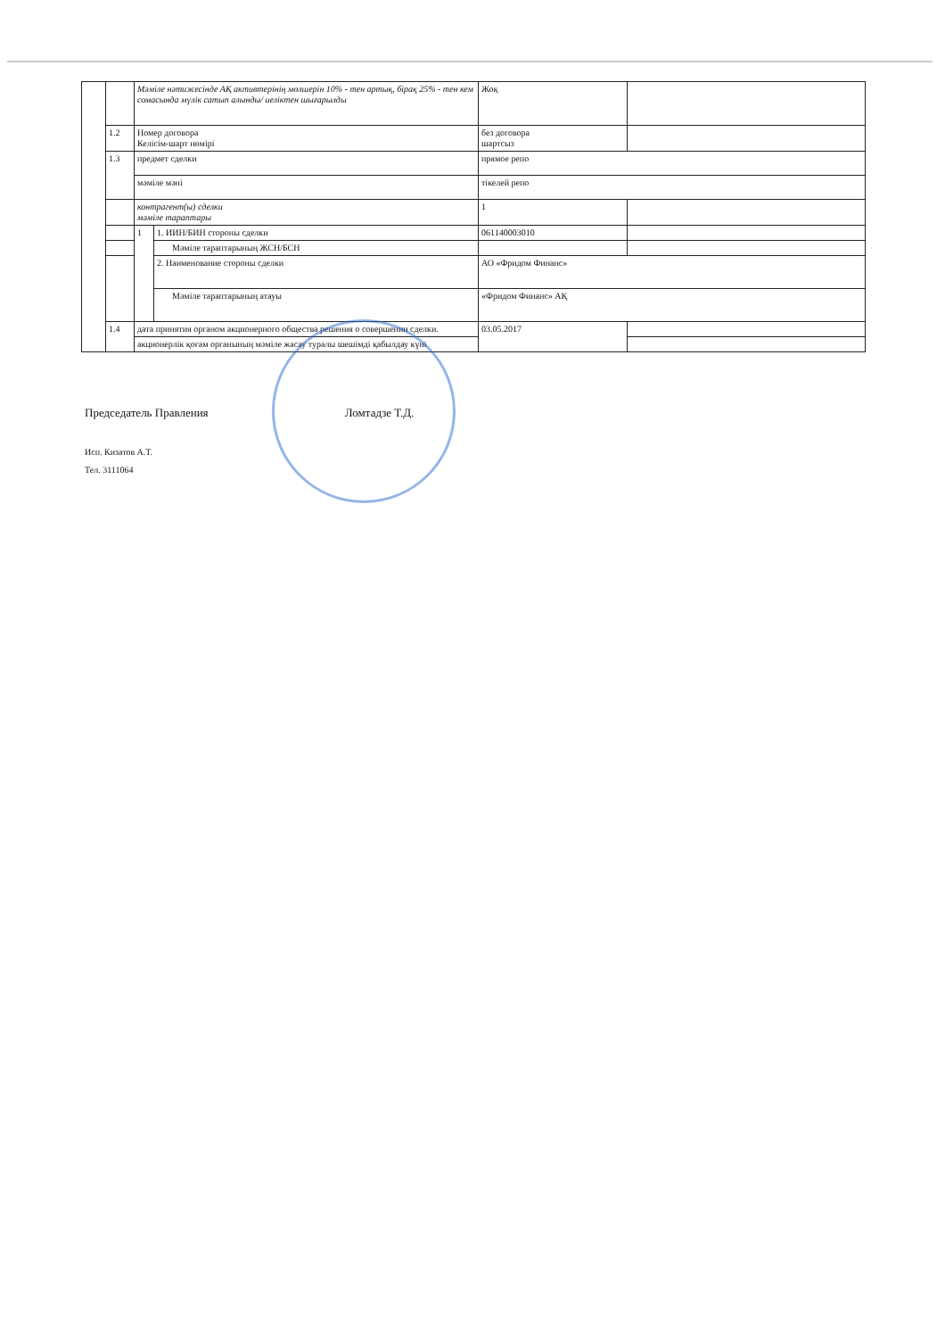| | | Мәміле нәтижесінде АҚ активтерінің мөлшерін 10% - тен артық, бірақ 25% - тен кем сомасында мүлік сатып алынды/ иеліктен шығарылды | | Жоқ | |
| | 1.2 | Номер договора Келісім-шарт нөмірі | | без договора шартсыз | |
| | 1.3 | предмет сделки | | прямое репо | |
| | | мәміле мәні | | тікелей репо | |
| | | контрагент(ы) сделки мәміле тараптары | | 1 | |
| | | 1 | 1. ИИН/БИН стороны сделки | 061140003010 | |
| | | | Мәміле тараптарының ЖСН/БСН | | |
| | | | 2. Наименование стороны сделки | АО «Фридом Финанс» | |
| | | | Мәміле тараптарының атауы | «Фридом Финанс» АҚ | |
| | 1.4 | дата принятия органом акционерного общества решения о совершении сделки. | | 03.05.2017 | |
| | | акционерлік қоғам органының мәміле жасау туралы шешімді қабылдау күні | | | |
Председатель Правления Ломтадзе Т.Д.
Исп. Кизатов А.Т.
Тел. 3111064